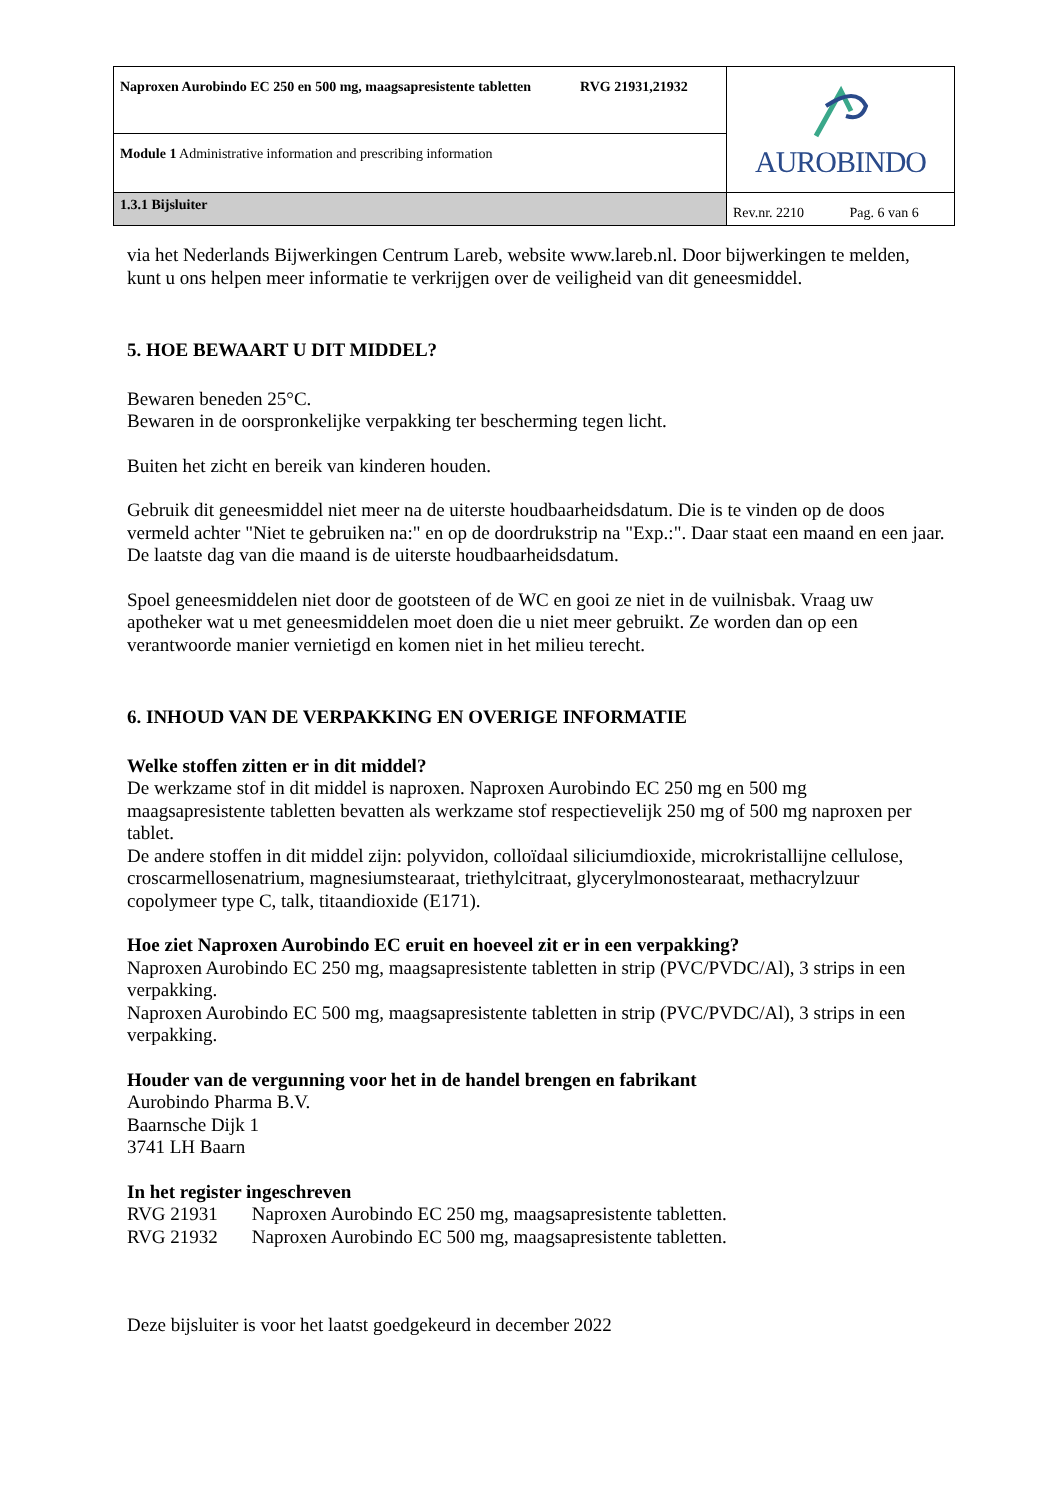| Naproxen Aurobindo EC 250 en 500 mg, maagsapresistente tabletten RVG 21931,21932 | AUROBINDO |
| Module 1 Administrative information and prescribing information | |
| 1.3.1 Bijsluiter | Rev.nr. 2210 Pag. 6 van 6 |
via het Nederlands Bijwerkingen Centrum Lareb, website www.lareb.nl. Door bijwerkingen te melden, kunt u ons helpen meer informatie te verkrijgen over de veiligheid van dit geneesmiddel.
5. HOE BEWAART U DIT MIDDEL?
Bewaren beneden 25°C.
Bewaren in de oorspronkelijke verpakking ter bescherming tegen licht.
Buiten het zicht en bereik van kinderen houden.
Gebruik dit geneesmiddel niet meer na de uiterste houdbaarheidsdatum. Die is te vinden op de doos vermeld achter "Niet te gebruiken na:" en op de doordrukstrip na "Exp.:". Daar staat een maand en een jaar. De laatste dag van die maand is de uiterste houdbaarheidsdatum.
Spoel geneesmiddelen niet door de gootsteen of de WC en gooi ze niet in de vuilnisbak. Vraag uw apotheker wat u met geneesmiddelen moet doen die u niet meer gebruikt. Ze worden dan op een verantwoorde manier vernietigd en komen niet in het milieu terecht.
6. INHOUD VAN DE VERPAKKING EN OVERIGE INFORMATIE
Welke stoffen zitten er in dit middel?
De werkzame stof in dit middel is naproxen. Naproxen Aurobindo EC 250 mg en 500 mg maagsapresistente tabletten bevatten als werkzame stof respectievelijk 250 mg of 500 mg naproxen per tablet.
De andere stoffen in dit middel zijn: polyvidon, colloïdaal siliciumdioxide, microkristallijne cellulose, croscarmellosenatrium, magnesiumstearaat, triethylcitraat, glycerylmonostearaat, methacrylzuur copolymeer type C, talk, titaandioxide (E171).
Hoe ziet Naproxen Aurobindo EC eruit en hoeveel zit er in een verpakking?
Naproxen Aurobindo EC 250 mg, maagsapresistente tabletten in strip (PVC/PVDC/Al), 3 strips in een verpakking.
Naproxen Aurobindo EC 500 mg, maagsapresistente tabletten in strip (PVC/PVDC/Al), 3 strips in een verpakking.
Houder van de vergunning voor het in de handel brengen en fabrikant
Aurobindo Pharma B.V.
Baarnsche Dijk 1
3741 LH Baarn
In het register ingeschreven
| RVG 21931 | Naproxen Aurobindo EC 250 mg, maagsapresistente tabletten. |
| RVG 21932 | Naproxen Aurobindo EC 500 mg, maagsapresistente tabletten. |
Deze bijsluiter is voor het laatst goedgekeurd in december 2022